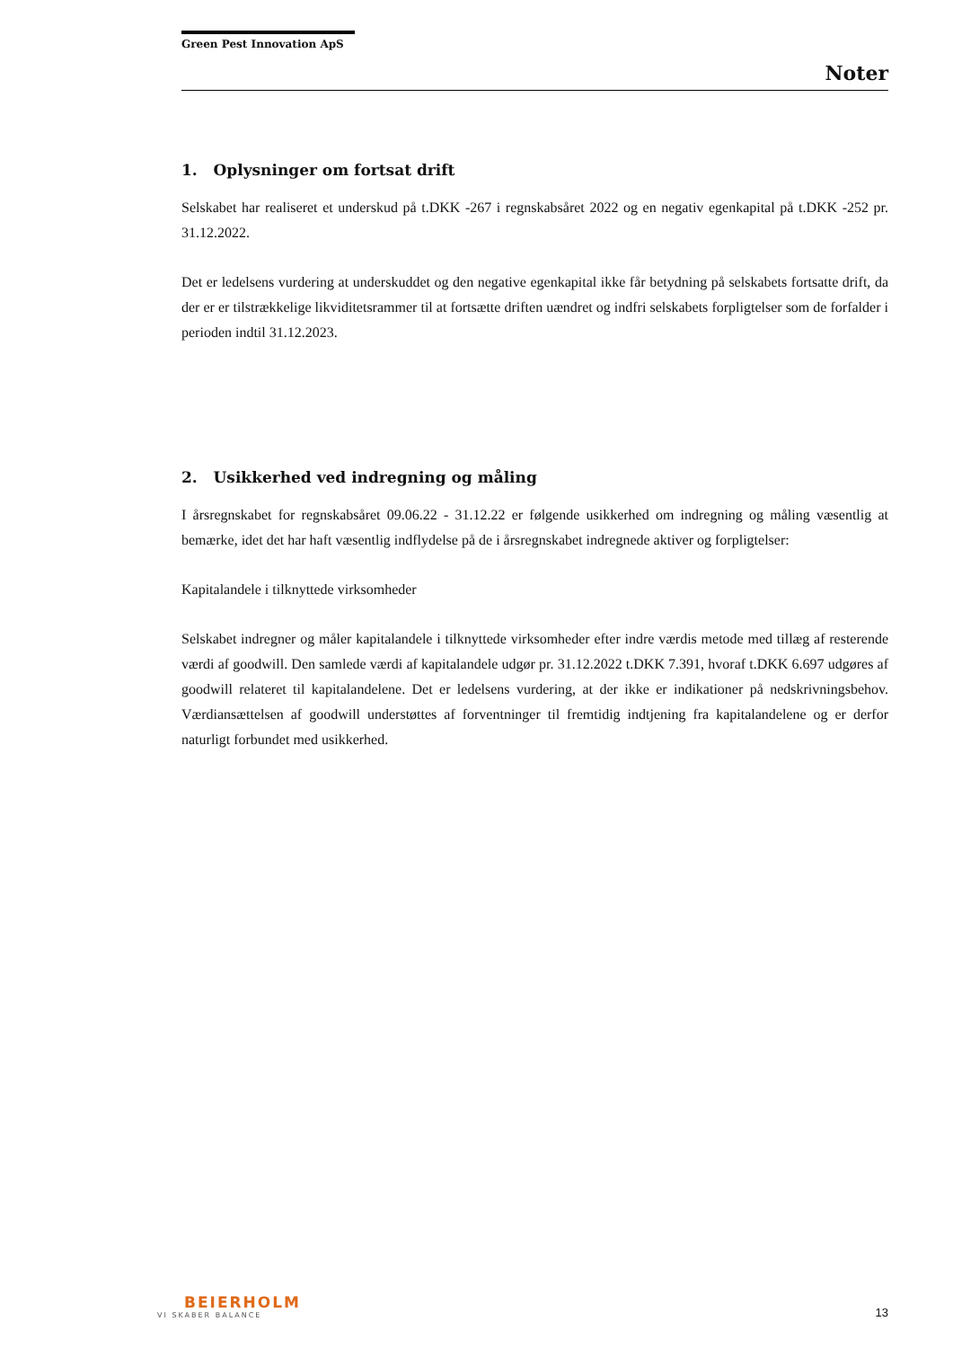Green Pest Innovation ApS
Noter
1. Oplysninger om fortsat drift
Selskabet har realiseret et underskud på t.DKK -267 i regnskabsåret 2022 og en negativ egenkapital på t.DKK -252 pr. 31.12.2022.
Det er ledelsens vurdering at underskuddet og den negative egenkapital ikke får betydning på selskabets fortsatte drift, da der er er tilstrækkelige likviditetsrammer til at fortsætte driften uændret og indfri selskabets forpligtelser som de forfalder i perioden indtil 31.12.2023.
2. Usikkerhed ved indregning og måling
I årsregnskabet for regnskabsåret 09.06.22 - 31.12.22 er følgende usikkerhed om indregning og måling væsentlig at bemærke, idet det har haft væsentlig indflydelse på de i årsregnskabet indregnede aktiver og forpligtelser:
Kapitalandele i tilknyttede virksomheder
Selskabet indregner og måler kapitalandele i tilknyttede virksomheder efter indre værdis metode med tillæg af resterende værdi af goodwill. Den samlede værdi af kapitalandele udgør pr. 31.12.2022 t.DKK 7.391, hvoraf t.DKK 6.697 udgøres af goodwill relateret til kapitalandelene. Det er ledelsens vurdering, at der ikke er indikationer på nedskrivningsbehov. Værdiansættelsen af goodwill understøttes af forventninger til fremtidig indtjening fra kapitalandelene og er derfor naturligt forbundet med usikkerhed.
BEIERHOLM
VI SKABER BALANCE
13